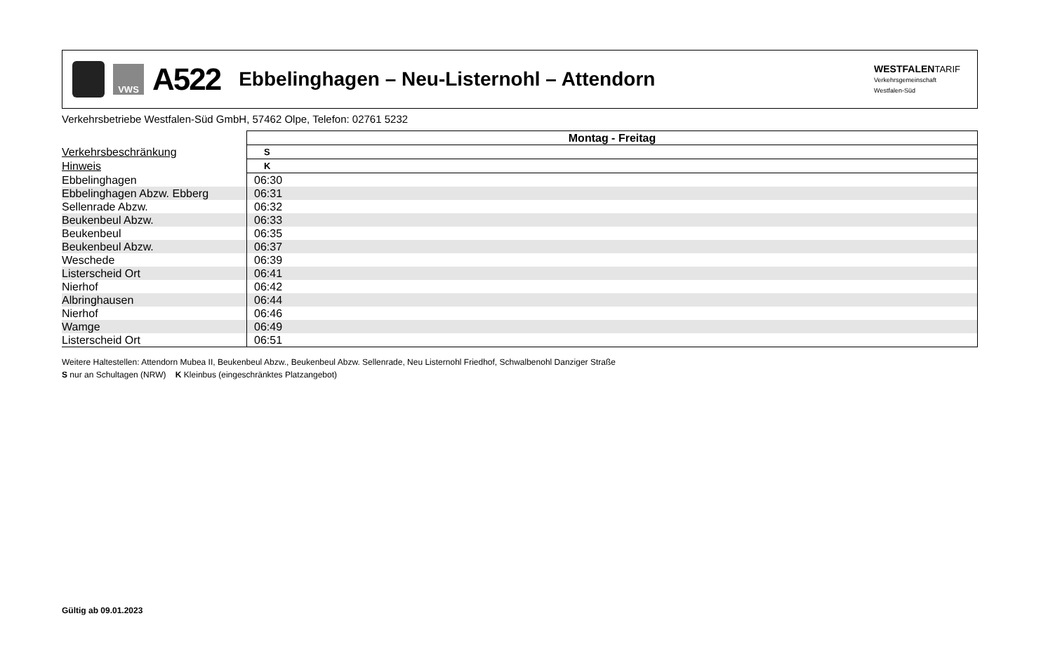VWS
A522
Ebbelinghagen – Neu-Listernohl – Attendorn
WESTFALENTARIF
Verkehrsgemeinschaft
Westfalen-Süd
Verkehrsbetriebe Westfalen-Süd GmbH, 57462 Olpe, Telefon: 02761 5232
| | Montag - Freitag |
| Verkehrsbeschränkung | S |
| Hinweis | K |
| Ebbelinghagen | 06:30 |
| Ebbelinghagen Abzw. Ebberg | 06:31 |
| Sellenrade Abzw. | 06:32 |
| Beukenbeul Abzw. | 06:33 |
| Beukenbeul | 06:35 |
| Beukenbeul Abzw. | 06:37 |
| Weschede | 06:39 |
| Listerscheid Ort | 06:41 |
| Nierhof | 06:42 |
| Albringhausen | 06:44 |
| Nierhof | 06:46 |
| Wamge | 06:49 |
| Listerscheid Ort | 06:51 |
Weitere Haltestellen: Attendorn Mubea II, Beukenbeul Abzw., Beukenbeul Abzw. Sellenrade, Neu Listernohl Friedhof, Schwalbenohl Danziger Straße
S nur an Schultagen (NRW) K Kleinbus (eingeschränktes Platzangebot)
Gültig ab 09.01.2023